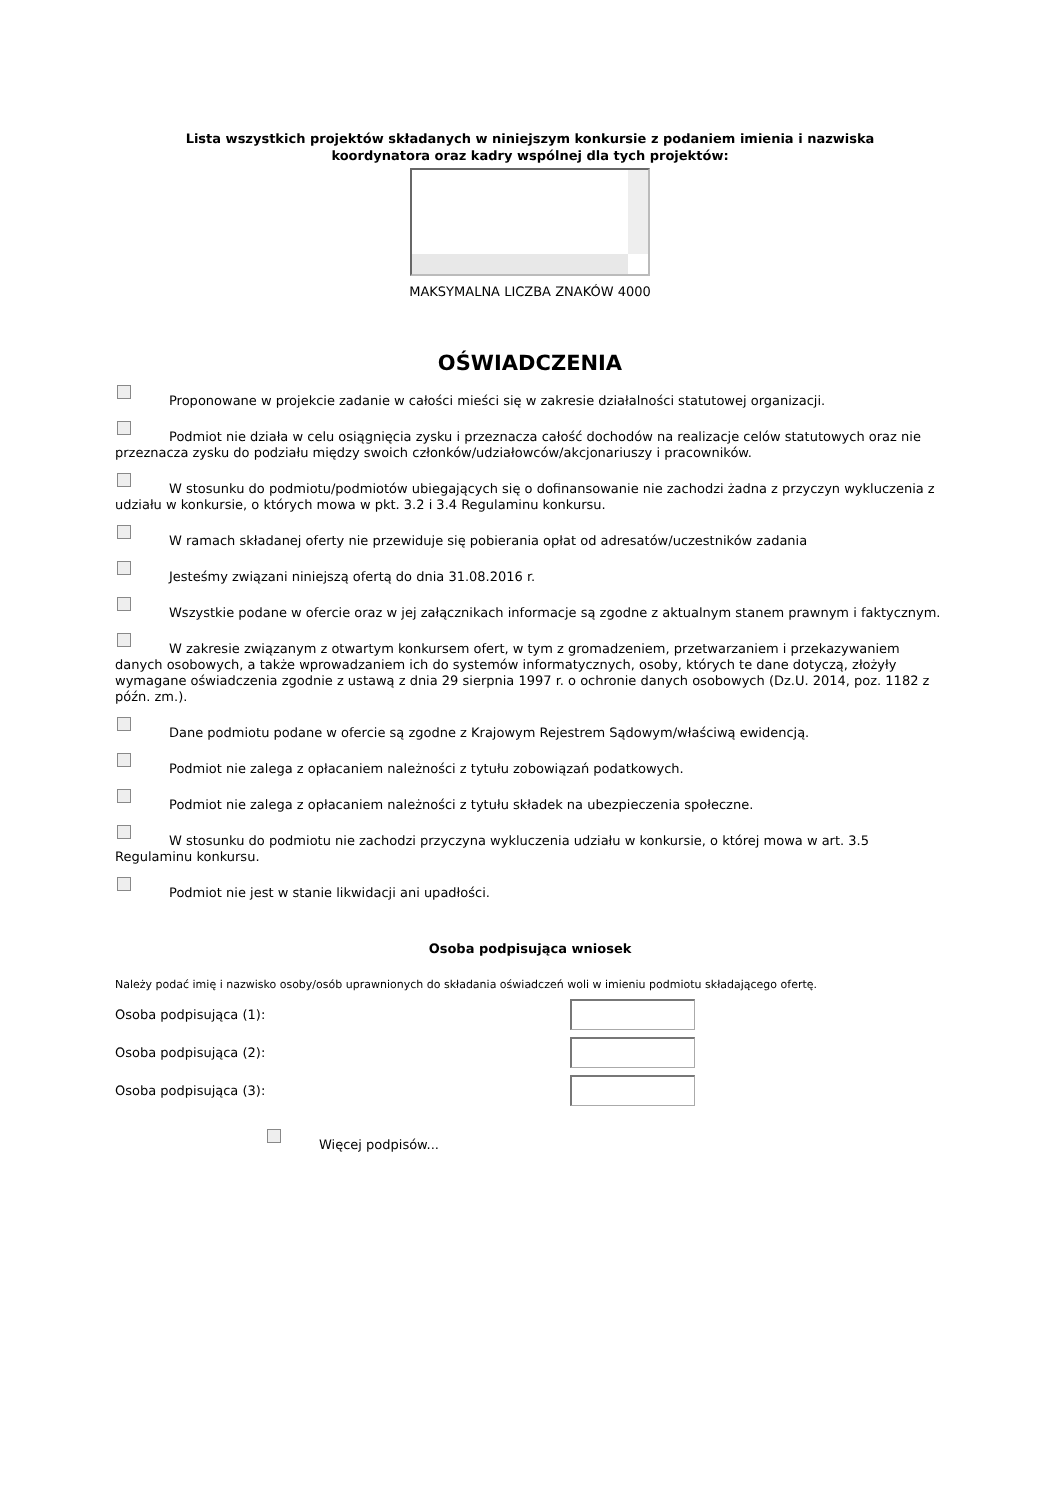Lista wszystkich projektów składanych w niniejszym konkursie z podaniem imienia i nazwiska
koordynatora oraz kadry wspólnej dla tych projektów:
MAKSYMALNA LICZBA ZNAKÓW 4000
OŚWIADCZENIA
Proponowane w projekcie zadanie w całości mieści się w zakresie działalności statutowej organizacji.
Podmiot nie działa w celu osiągnięcia zysku i przeznacza całość dochodów na realizacje celów statutowych oraz nie przeznacza zysku do podziału między swoich członków/udziałowców/akcjonariuszy i pracowników.
W stosunku do podmiotu/podmiotów ubiegających się o dofinansowanie nie zachodzi żadna z przyczyn wykluczenia z udziału w konkursie, o których mowa w pkt. 3.2 i 3.4 Regulaminu konkursu.
W ramach składanej oferty nie przewiduje się pobierania opłat od adresatów/uczestników zadania
Jesteśmy związani niniejszą ofertą do dnia 31.08.2016 r.
Wszystkie podane w ofercie oraz w jej załącznikach informacje są zgodne z aktualnym stanem prawnym i faktycznym.
W zakresie związanym z otwartym konkursem ofert, w tym z gromadzeniem, przetwarzaniem i przekazywaniem danych osobowych, a także wprowadzaniem ich do systemów informatycznych, osoby, których te dane dotyczą, złożyły wymagane oświadczenia zgodnie z ustawą z dnia 29 sierpnia 1997 r. o ochronie danych osobowych (Dz.U. 2014, poz. 1182 z późn. zm.).
Dane podmiotu podane w ofercie są zgodne z Krajowym Rejestrem Sądowym/właściwą ewidencją.
Podmiot nie zalega z opłacaniem należności z tytułu zobowiązań podatkowych.
Podmiot nie zalega z opłacaniem należności z tytułu składek na ubezpieczenia społeczne.
W stosunku do podmiotu nie zachodzi przyczyna wykluczenia udziału w konkursie, o której mowa w art. 3.5 Regulaminu konkursu.
Podmiot nie jest w stanie likwidacji ani upadłości.
Osoba podpisująca wniosek
Należy podać imię i nazwisko osoby/osób uprawnionych do składania oświadczeń woli w imieniu podmiotu składającego ofertę.
Osoba podpisująca (1):
Osoba podpisująca (2):
Osoba podpisująca (3):
Więcej podpisów...